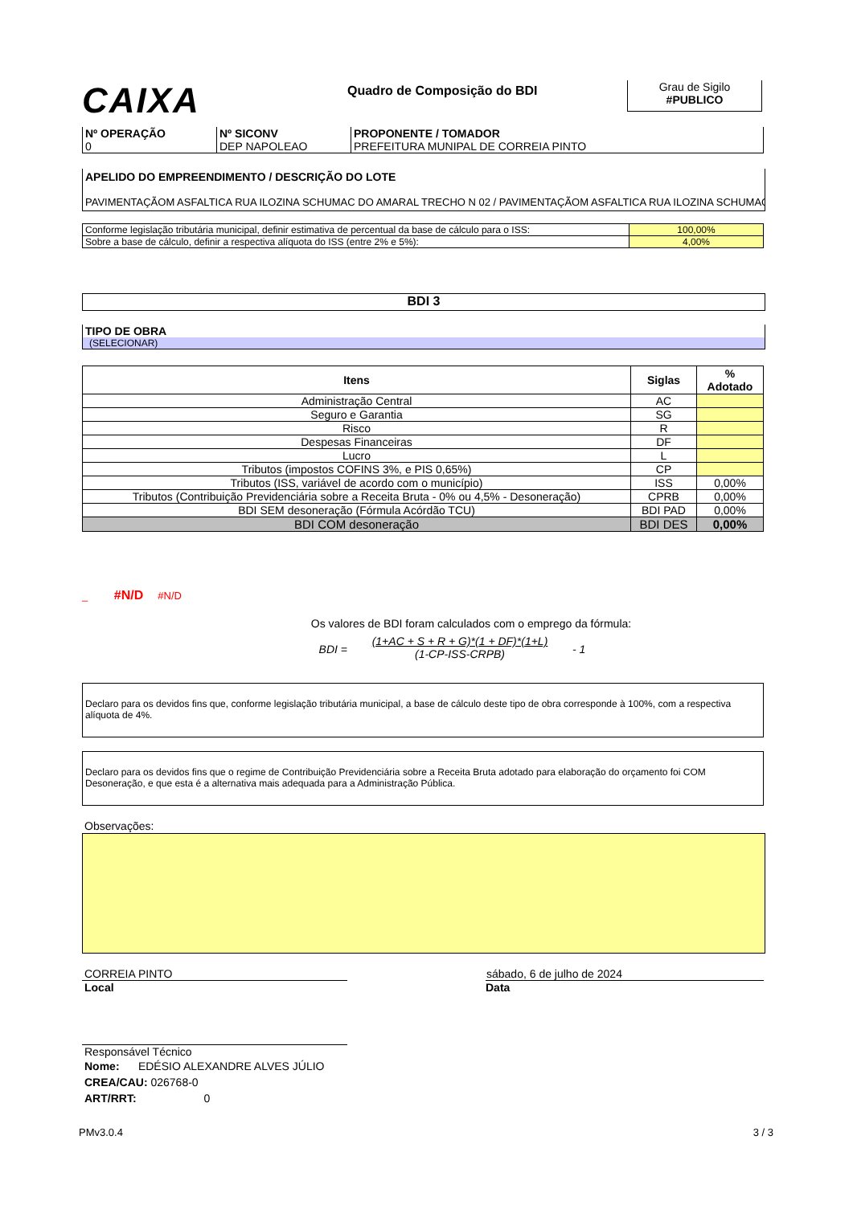CAIXA
Quadro de Composição do BDI
Grau de Sigilo
#PUBLICO
| Nº OPERAÇÃO 0 | Nº SICONV DEP NAPOLEAO | PROPONENTE / TOMADOR PREFEITURA MUNIPAL DE CORREIA PINTO |
APELIDO DO EMPREENDIMENTO / DESCRIÇÃO DO LOTE
PAVIMENTAÇÃOM ASFALTICA RUA ILOZINA SCHUMAC DO AMARAL TRECHO N 02 / PAVIMENTAÇÃOM ASFALTICA RUA ILOZINA SCHUMAC
| Conforme legislação tributária municipal, definir estimativa de percentual da base de cálculo para o ISS: | 100,00% |
| Sobre a base de cálculo, definir a respectiva alíquota do ISS (entre 2% e 5%): | 4,00% |
BDI 3
TIPO DE OBRA
(SELECIONAR)
| Itens | Siglas | % Adotado |
| --- | --- | --- |
| Administração Central | AC | |
| Seguro e Garantia | SG | |
| Risco | R | |
| Despesas Financeiras | DF | |
| Lucro | L | |
| Tributos (impostos COFINS 3%, e PIS 0,65%) | CP | |
| Tributos (ISS, variável de acordo com o município) | ISS | 0,00% |
| Tributos (Contribuição Previdenciária sobre a Receita Bruta - 0% ou 4,5% - Desoneração) | CPRB | 0,00% |
| BDI SEM desoneração (Fórmula Acórdão TCU) | BDI PAD | 0,00% |
| BDI COM desoneração | BDI DES | 0,00% |
_ #N/D #N/D
Os valores de BDI foram calculados com o emprego da fórmula:
BDI =
(1+AC + S + R + G)*(1 + DF)*(1+L)
(1-CP-ISS-CRPB)
- 1
Declaro para os devidos fins que, conforme legislação tributária municipal, a base de cálculo deste tipo de obra corresponde à 100%, com a respectiva alíquota de 4%.
Declaro para os devidos fins que o regime de Contribuição Previdenciária sobre a Receita Bruta adotado para elaboração do orçamento foi COM Desoneração, e que esta é a alternativa mais adequada para a Administração Pública.
Observações:
CORREIA PINTO
Local
sábado, 6 de julho de 2024
Data
Responsável Técnico
Nome: EDÉSIO ALEXANDRE ALVES JÚLIO
CREA/CAU: 026768-0
ART/RRT: 0
PMv3.0.4 3 / 3